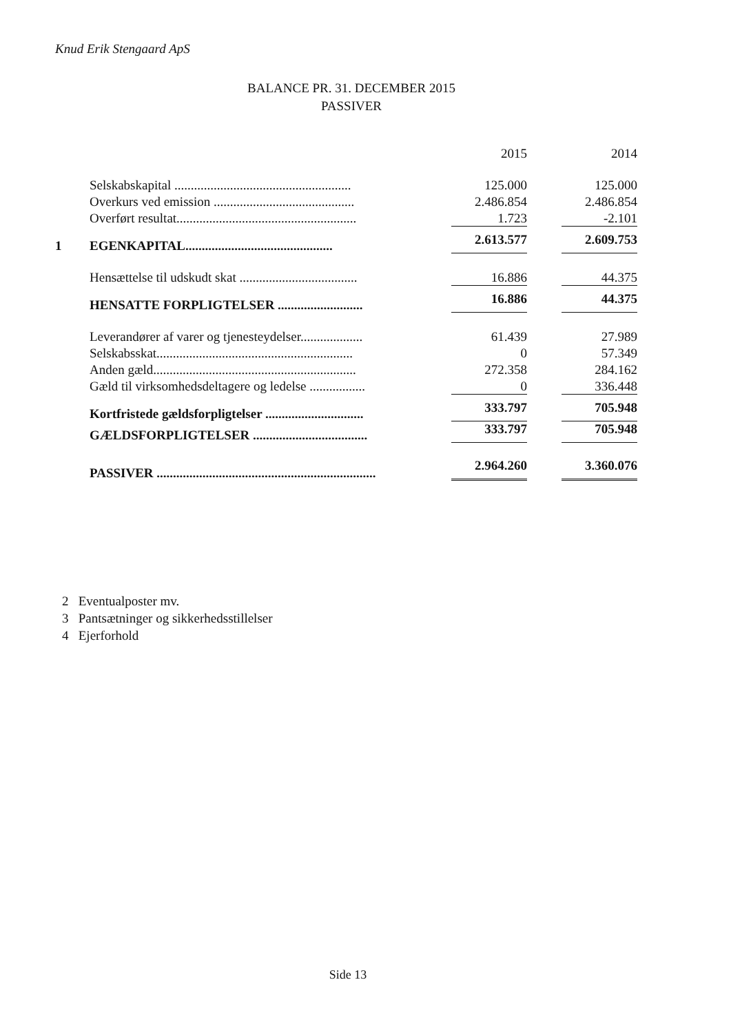Knud Erik Stengaard ApS
BALANCE PR. 31. DECEMBER 2015
PASSIVER
| | | 2015 | 2014 |
| | Selskabskapital ...................................................... | 125.000 | 125.000 |
| | Overkurs ved emission ........................................... | 2.486.854 | 2.486.854 |
| | Overført resultat....................................................... | 1.723 | -2.101 |
| 1 | EGENKAPITAL............................................. | 2.613.577 | 2.609.753 |
| | Hensættelse til udskudt skat .................................... | 16.886 | 44.375 |
| | HENSATTE FORPLIGTELSER .......................... | 16.886 | 44.375 |
| | Leverandører af varer og tjenesteydelser................... | 61.439 | 27.989 |
| | Selskabsskat............................................................ | 0 | 57.349 |
| | Anden gæld.............................................................. | 272.358 | 284.162 |
| | Gæld til virksomhedsdeltagere og ledelse ................. | 0 | 336.448 |
| | Kortfristede gældsforpligtelser .............................. | 333.797 | 705.948 |
| | GÆLDSFORPLIGTELSER ................................... | 333.797 | 705.948 |
| | PASSIVER ................................................................... | 2.964.260 | 3.360.076 |
2 Eventualposter mv.
3 Pantsætninger og sikkerhedsstillelser
4 Ejerforhold
Side 13